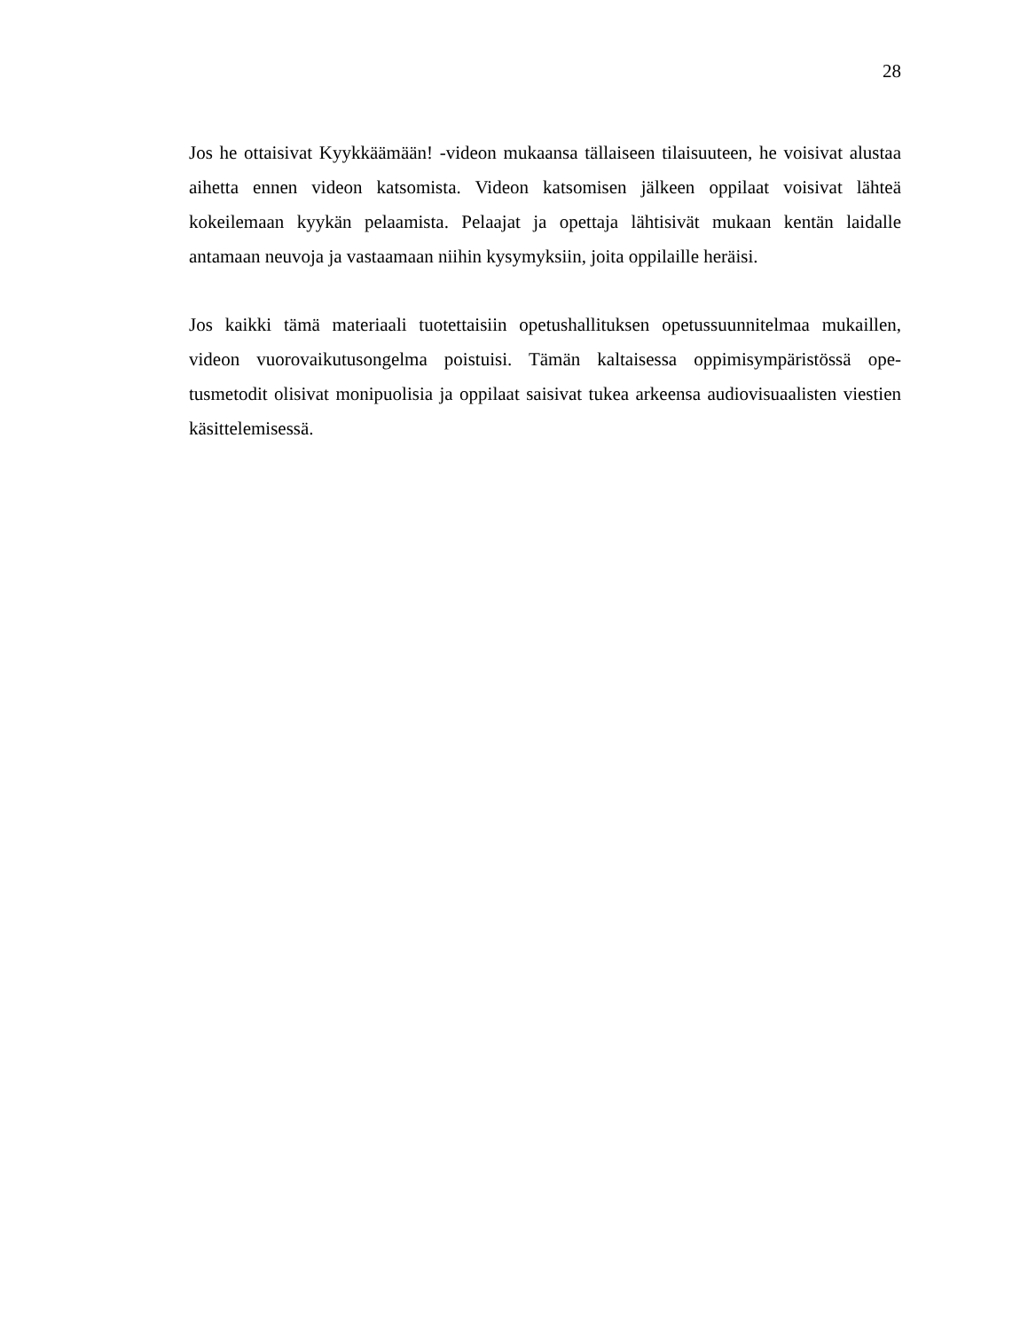28
Jos he ottaisivat Kyykkäämään! -videon mukaansa tällaiseen tilaisuuteen, he voisivat alustaa aihetta ennen videon katsomista. Videon katsomisen jälkeen oppilaat voisivat lähteä kokeilemaan kyykän pelaamista. Pelaajat ja opettaja lähtisivät mukaan kentän laidalle antamaan neuvoja ja vastaamaan niihin kysymyksiin, joita oppilaille heräisi.
Jos kaikki tämä materiaali tuotettaisiin opetushallituksen opetussuunnitelmaa mukaillen, videon vuorovaikutusongelma poistuisi. Tämän kaltaisessa oppimisympäristössä ope-tusmetodit olisivat monipuolisia ja oppilaat saisivat tukea arkeensa audiovisuaalisten viestien käsittelemisessä.